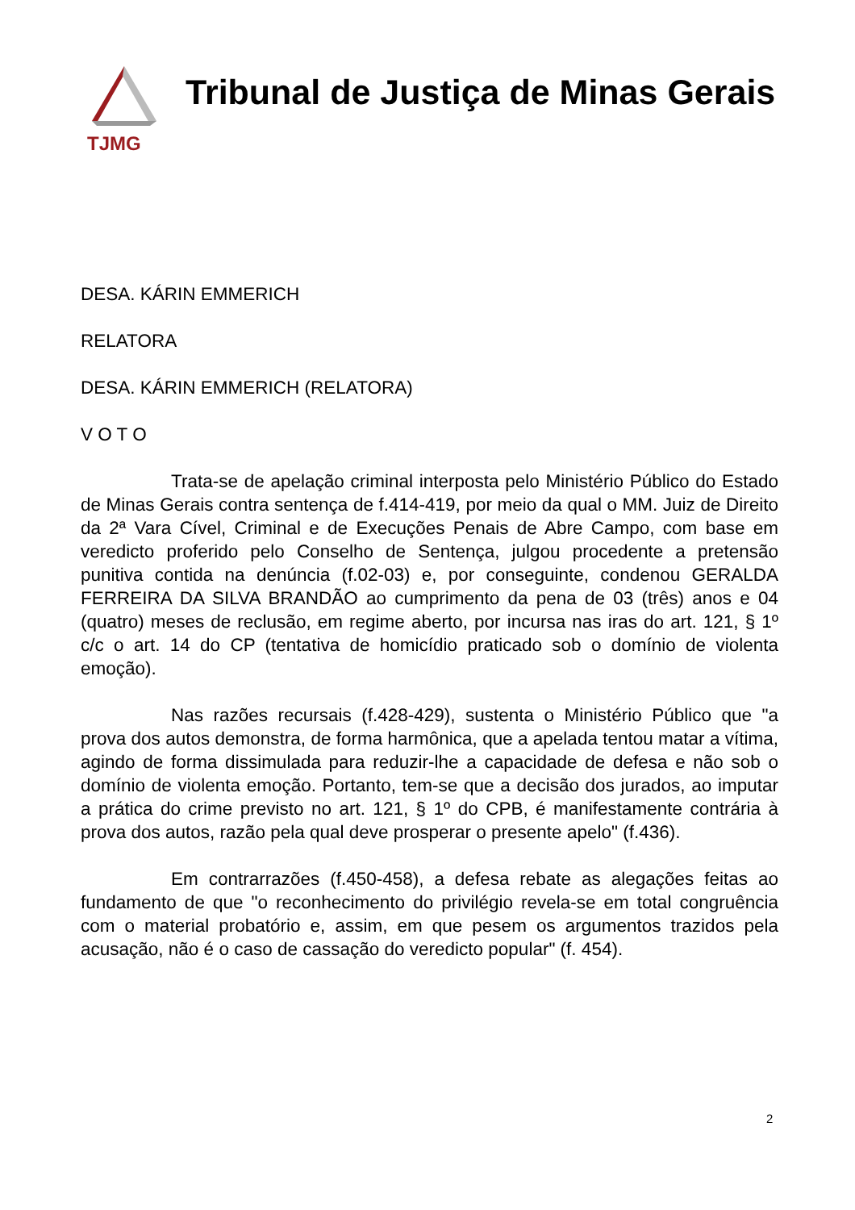TJMG
Tribunal de Justiça de Minas Gerais
DESA. KÁRIN EMMERICH
RELATORA
DESA. KÁRIN EMMERICH (RELATORA)
V O T O
Trata-se de apelação criminal interposta pelo Ministério Público do Estado de Minas Gerais contra sentença de f.414-419, por meio da qual o MM. Juiz de Direito da 2ª Vara Cível, Criminal e de Execuções Penais de Abre Campo, com base em veredicto proferido pelo Conselho de Sentença, julgou procedente a pretensão punitiva contida na denúncia (f.02-03) e, por conseguinte, condenou GERALDA FERREIRA DA SILVA BRANDÃO ao cumprimento da pena de 03 (três) anos e 04 (quatro) meses de reclusão, em regime aberto, por incursa nas iras do art. 121, § 1º c/c o art. 14 do CP (tentativa de homicídio praticado sob o domínio de violenta emoção).
Nas razões recursais (f.428-429), sustenta o Ministério Público que "a prova dos autos demonstra, de forma harmônica, que a apelada tentou matar a vítima, agindo de forma dissimulada para reduzir-lhe a capacidade de defesa e não sob o domínio de violenta emoção. Portanto, tem-se que a decisão dos jurados, ao imputar a prática do crime previsto no art. 121, § 1º do CPB, é manifestamente contrária à prova dos autos, razão pela qual deve prosperar o presente apelo" (f.436).
Em contrarrazões (f.450-458), a defesa rebate as alegações feitas ao fundamento de que "o reconhecimento do privilégio revela-se em total congruência com o material probatório e, assim, em que pesem os argumentos trazidos pela acusação, não é o caso de cassação do veredicto popular" (f. 454).
2